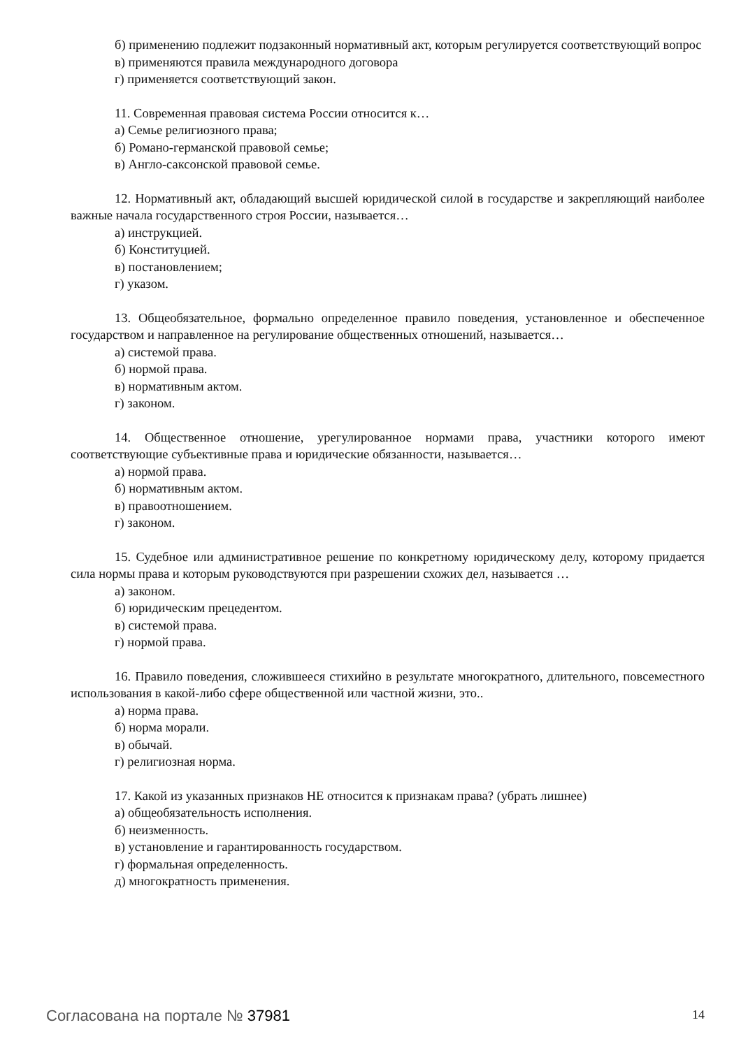б) применению подлежит подзаконный нормативный акт, которым регулируется соответствующий вопрос
в) применяются правила международного договора
г) применяется соответствующий закон.
11. Современная правовая система России относится к…
а) Семье религиозного права;
б) Романо-германской правовой семье;
в) Англо-саксонской правовой семье.
12. Нормативный акт, обладающий высшей юридической силой в государстве и закрепляющий наиболее важные начала государственного строя России, называется…
а) инструкцией.
б) Конституцией.
в) постановлением;
г) указом.
13. Общеобязательное, формально определенное правило поведения, установленное и обеспеченное государством и направленное на регулирование общественных отношений, называется…
а) системой права.
б) нормой права.
в) нормативным актом.
г) законом.
14. Общественное отношение, урегулированное нормами права, участники которого имеют соответствующие субъективные права и юридические обязанности, называется…
а) нормой права.
б) нормативным актом.
в) правоотношением.
г) законом.
15. Судебное или административное решение по конкретному юридическому делу, которому придается сила нормы права и которым руководствуются при разрешении схожих дел, называется …
а) законом.
б) юридическим прецедентом.
в) системой права.
г) нормой права.
16. Правило поведения, сложившееся стихийно в результате многократного, длительного, повсеместного использования в какой-либо сфере общественной или частной жизни, это..
а) норма права.
б) норма морали.
в) обычай.
г) религиозная норма.
17. Какой из указанных признаков НЕ относится к признакам права? (убрать лишнее)
а) общеобязательность исполнения.
б) неизменность.
в) установление и гарантированность государством.
г) формальная определенность.
д) многократность применения.
Согласована на портале № 37981 14